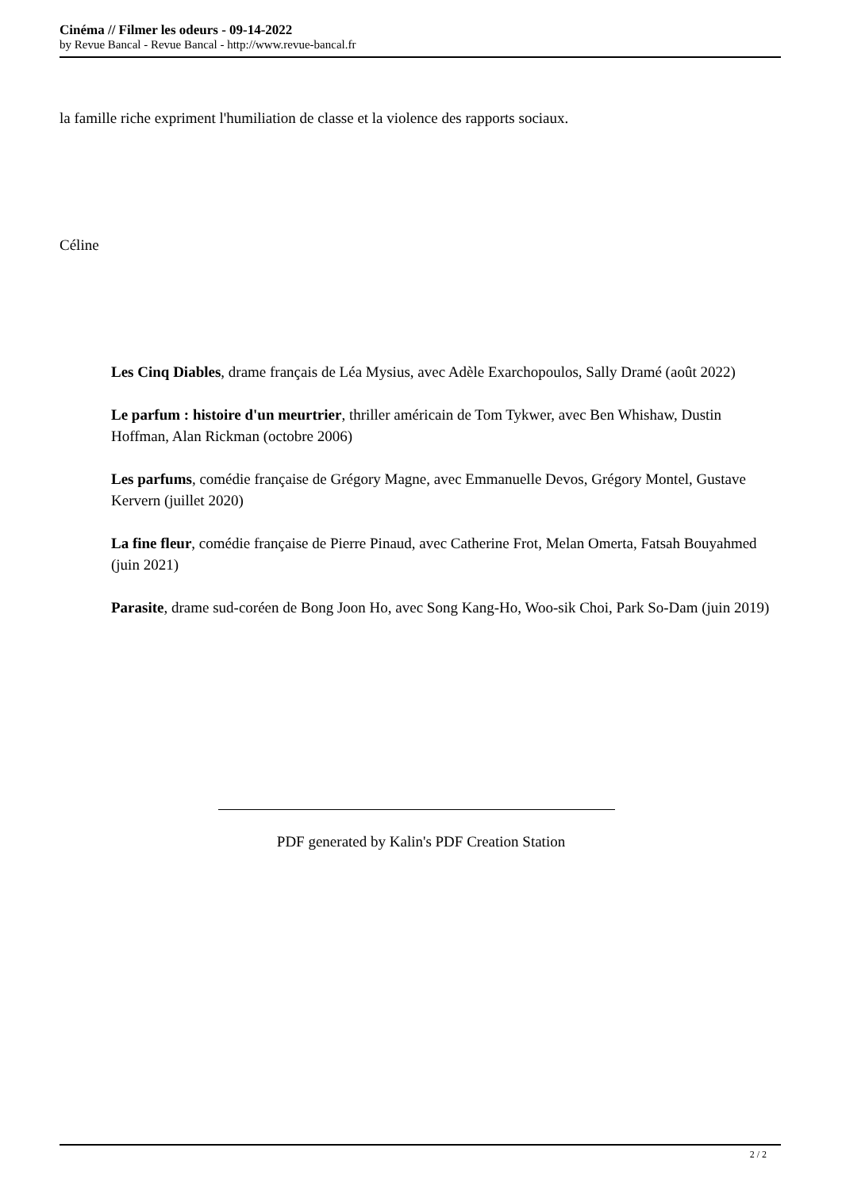Cinéma // Filmer les odeurs - 09-14-2022
by Revue Bancal - Revue Bancal - http://www.revue-bancal.fr
la famille riche expriment l'humiliation de classe et la violence des rapports sociaux.
Céline
Les Cinq Diables, drame français de Léa Mysius, avec Adèle Exarchopoulos, Sally Dramé (août 2022)
Le parfum : histoire d'un meurtrier, thriller américain de Tom Tykwer, avec Ben Whishaw, Dustin Hoffman, Alan Rickman (octobre 2006)
Les parfums, comédie française de Grégory Magne, avec Emmanuelle Devos, Grégory Montel, Gustave Kervern (juillet 2020)
La fine fleur, comédie française de Pierre Pinaud, avec Catherine Frot, Melan Omerta, Fatsah Bouyahmed (juin 2021)
Parasite, drame sud-coréen de Bong Joon Ho, avec Song Kang-Ho, Woo-sik Choi, Park So-Dam (juin 2019)
PDF generated by Kalin's PDF Creation Station
2 / 2